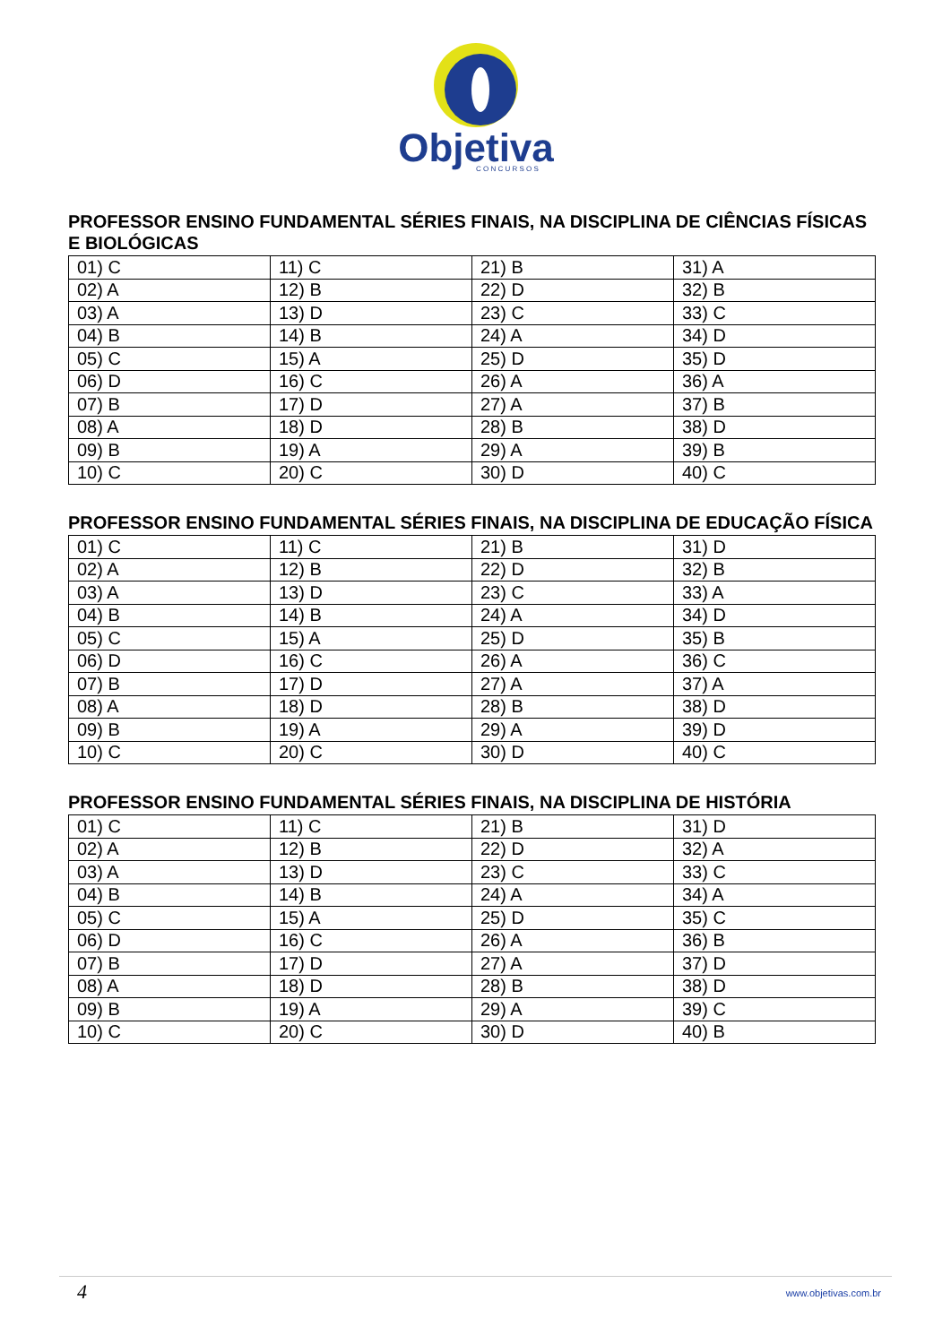Objetiva
C O N C U R S O S
PROFESSOR ENSINO FUNDAMENTAL SÉRIES FINAIS, NA DISCIPLINA DE CIÊNCIAS FÍSICAS E BIOLÓGICAS
| 01) C | 11) C | 21) B | 31) A |
| 02) A | 12) B | 22) D | 32) B |
| 03) A | 13) D | 23) C | 33) C |
| 04) B | 14) B | 24) A | 34) D |
| 05) C | 15) A | 25) D | 35) D |
| 06) D | 16) C | 26) A | 36) A |
| 07) B | 17) D | 27) A | 37) B |
| 08) A | 18) D | 28) B | 38) D |
| 09) B | 19) A | 29) A | 39) B |
| 10) C | 20) C | 30) D | 40) C |
PROFESSOR ENSINO FUNDAMENTAL SÉRIES FINAIS, NA DISCIPLINA DE EDUCAÇÃO FÍSICA
| 01) C | 11) C | 21) B | 31) D |
| 02) A | 12) B | 22) D | 32) B |
| 03) A | 13) D | 23) C | 33) A |
| 04) B | 14) B | 24) A | 34) D |
| 05) C | 15) A | 25) D | 35) B |
| 06) D | 16) C | 26) A | 36) C |
| 07) B | 17) D | 27) A | 37) A |
| 08) A | 18) D | 28) B | 38) D |
| 09) B | 19) A | 29) A | 39) D |
| 10) C | 20) C | 30) D | 40) C |
PROFESSOR ENSINO FUNDAMENTAL SÉRIES FINAIS, NA DISCIPLINA DE HISTÓRIA
| 01) C | 11) C | 21) B | 31) D |
| 02) A | 12) B | 22) D | 32) A |
| 03) A | 13) D | 23) C | 33) C |
| 04) B | 14) B | 24) A | 34) A |
| 05) C | 15) A | 25) D | 35) C |
| 06) D | 16) C | 26) A | 36) B |
| 07) B | 17) D | 27) A | 37) D |
| 08) A | 18) D | 28) B | 38) D |
| 09) B | 19) A | 29) A | 39) C |
| 10) C | 20) C | 30) D | 40) B |
4 www.objetivas.com.br